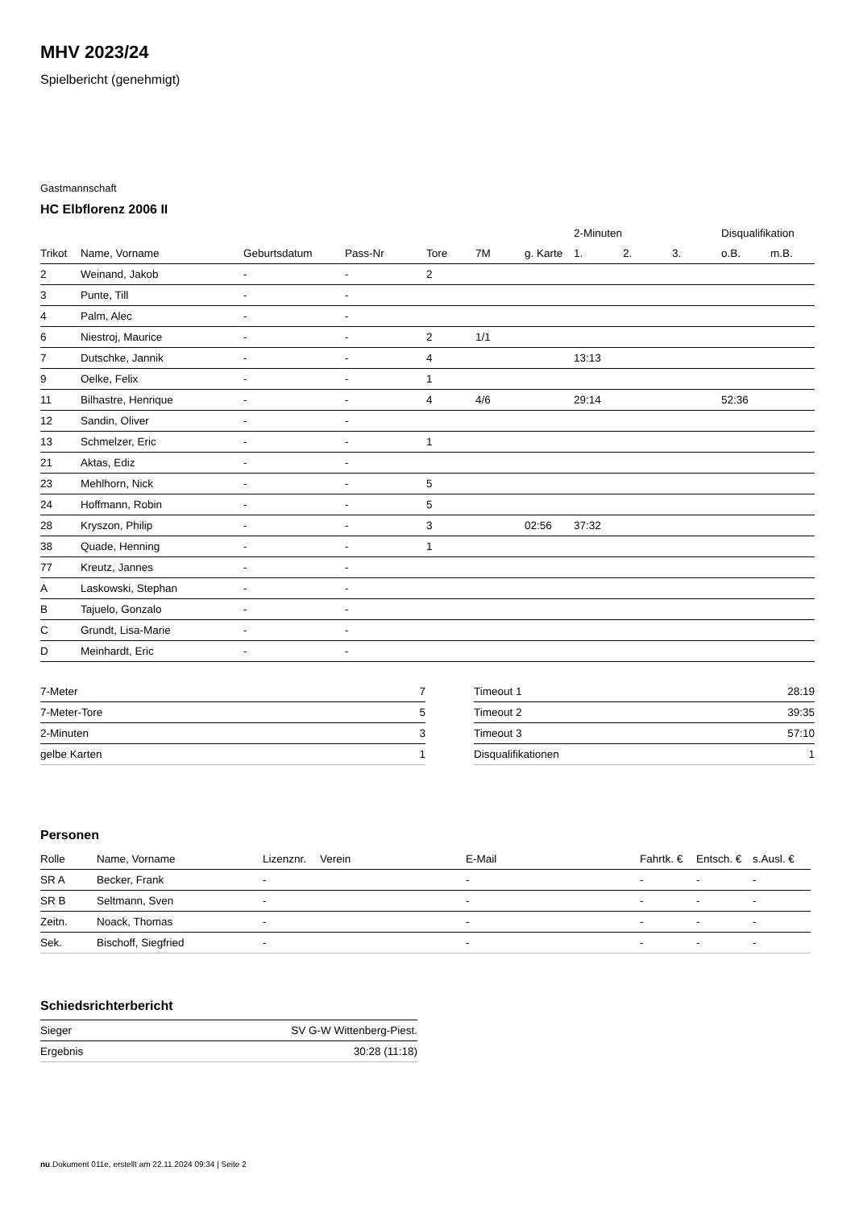MHV 2023/24
Spielbericht (genehmigt)
Gastmannschaft
HC Elbflorenz 2006 II
| | | | | | | | 2-Minuten | | | Disqualifikation | |
| --- | --- | --- | --- | --- | --- | --- | --- | --- | --- | --- | --- |
| Trikot | Name, Vorname | Geburtsdatum | Pass-Nr | Tore | 7M | g. Karte | 1. | 2. | 3. | o.B. | m.B. |
| 2 | Weinand, Jakob | - | - | 2 | | | | | | | |
| 3 | Punte, Till | - | - | | | | | | | | |
| 4 | Palm, Alec | - | - | | | | | | | | |
| 6 | Niestroj, Maurice | - | - | 2 | 1/1 | | | | | | |
| 7 | Dutschke, Jannik | - | - | 4 | | | 13:13 | | | | |
| 9 | Oelke, Felix | - | - | 1 | | | | | | | |
| 11 | Bilhastre, Henrique | - | - | 4 | 4/6 | | 29:14 | | | 52:36 | |
| 12 | Sandin, Oliver | - | - | | | | | | | | |
| 13 | Schmelzer, Eric | - | - | 1 | | | | | | | |
| 21 | Aktas, Ediz | - | - | | | | | | | | |
| 23 | Mehlhorn, Nick | - | - | 5 | | | | | | | |
| 24 | Hoffmann, Robin | - | - | 5 | | | | | | | |
| 28 | Kryszon, Philip | - | - | 3 | | 02:56 | 37:32 | | | | |
| 38 | Quade, Henning | - | - | 1 | | | | | | | |
| 77 | Kreutz, Jannes | - | - | | | | | | | | |
| A | Laskowski, Stephan | - | - | | | | | | | | |
| B | Tajuelo, Gonzalo | - | - | | | | | | | | |
| C | Grundt, Lisa-Marie | - | - | | | | | | | | |
| D | Meinhardt, Eric | - | - | | | | | | | | |
| 7-Meter | 7 |
| 7-Meter-Tore | 5 |
| 2-Minuten | 3 |
| gelbe Karten | 1 |
| Timeout 1 | 28:19 |
| Timeout 2 | 39:35 |
| Timeout 3 | 57:10 |
| Disqualifikationen | 1 |
Personen
| Rolle | Name, Vorname | Lizenznr. | Verein | E-Mail | Fahrtk. € | Entsch. € | s.Ausl. € |
| --- | --- | --- | --- | --- | --- | --- | --- |
| SR A | Becker, Frank | - | | - | - | - | - |
| SR B | Seltmann, Sven | - | | - | - | - | - |
| Zeitn. | Noack, Thomas | - | | - | - | - | - |
| Sek. | Bischoff, Siegfried | - | | - | - | - | - |
Schiedsrichterbericht
| Sieger | SV G-W Wittenberg-Piest. |
| Ergebnis | 30:28 (11:18) |
nu.Dokument 011e, erstellt am 22.11.2024 09:34 | Seite 2